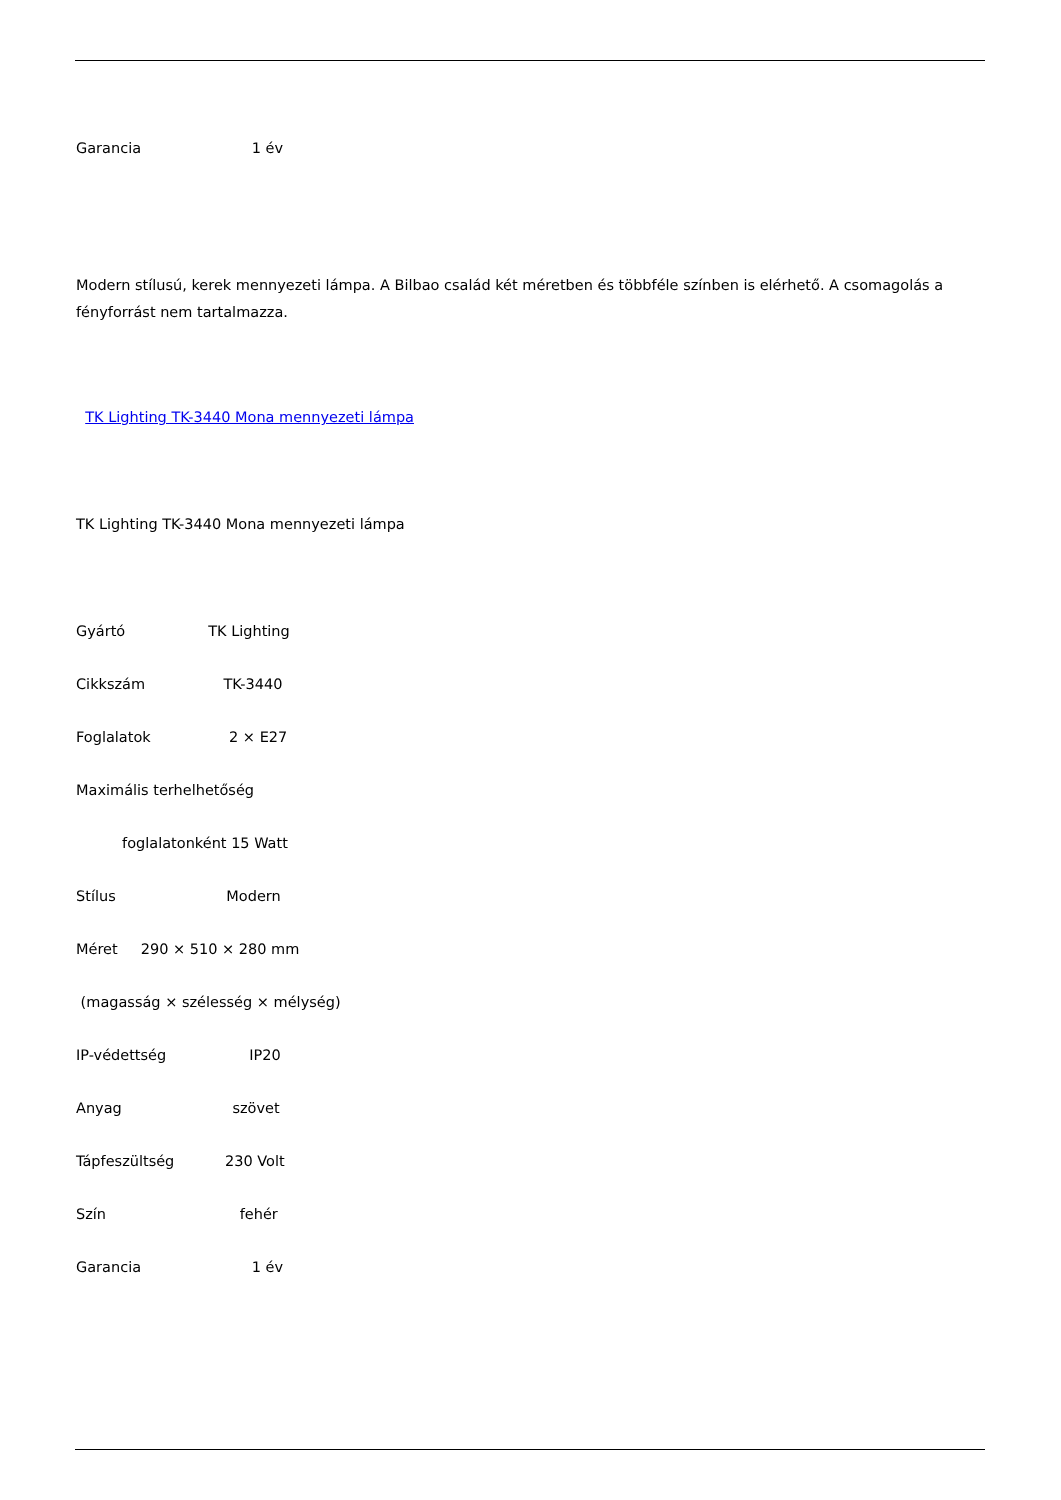Garancia 1 év
Modern stílusú, kerek mennyezeti lámpa. A Bilbao család két méretben és többféle színben is elérhető. A csomagolás a fényforrást nem tartalmazza.
TK Lighting TK-3440 Mona mennyezeti lámpa
TK Lighting TK-3440 Mona mennyezeti lámpa
Gyártó TK Lighting
Cikkszám TK-3440
Foglalatok 2 × E27
Maximális terhelhetőség
foglalatonként 15 Watt
Stílus Modern
Méret 290 × 510 × 280 mm
(magasság × szélesség × mélység)
IP-védettség IP20
Anyag szövet
Tápfeszültség 230 Volt
Szín fehér
Garancia 1 év